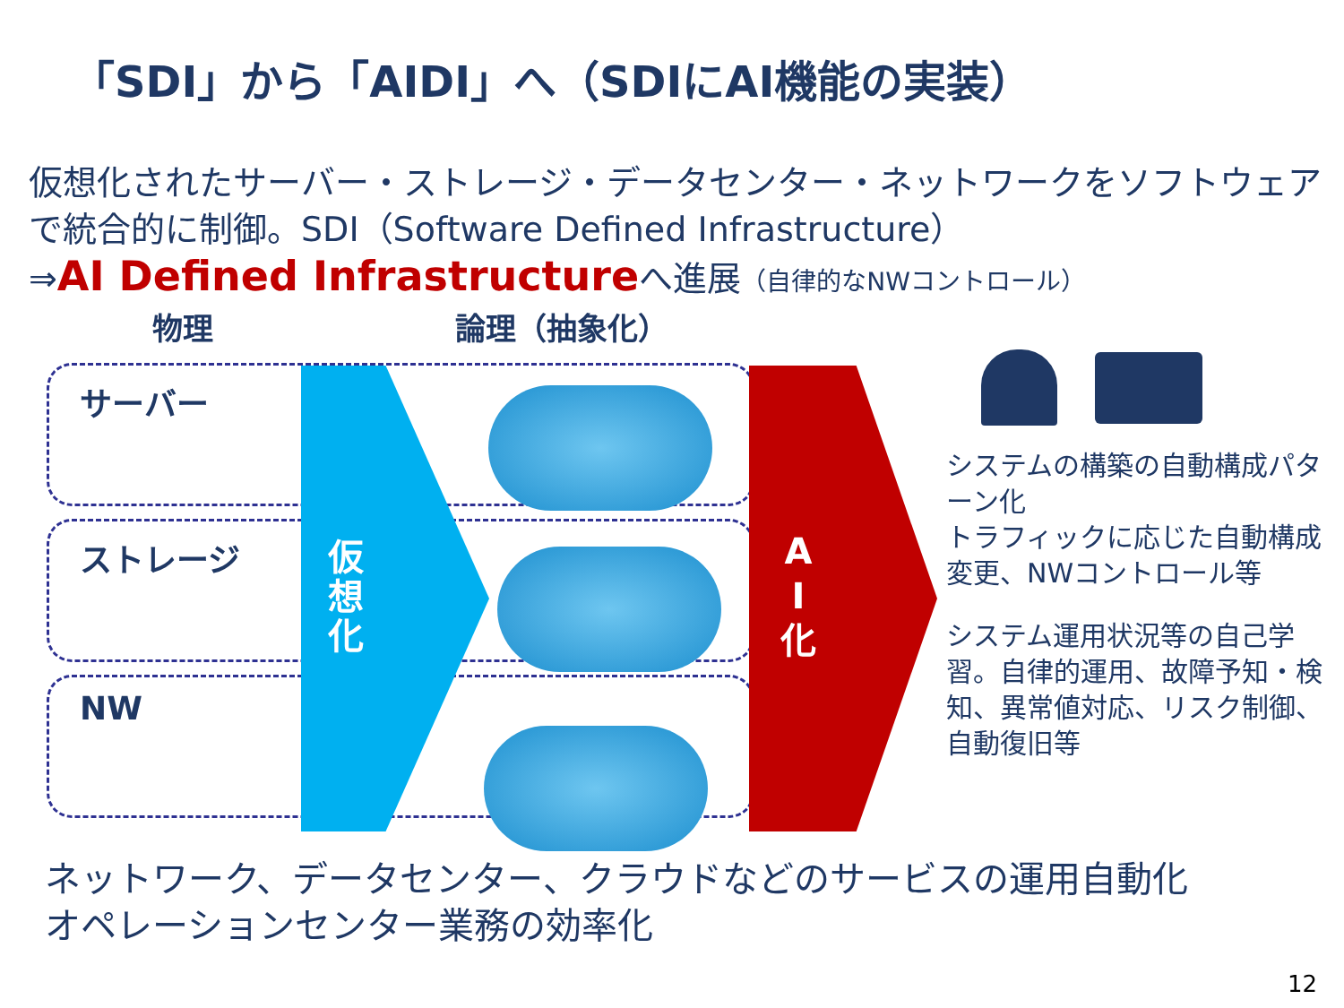「SDI」から「AIDI」へ（SDIにAI機能の実装）
仮想化されたサーバー・ストレージ・データセンター・ネットワークをソフトウェアで統合的に制御。SDI（Software Defined Infrastructure）
⇒AI Defined Infrastructureへ進展（自律的なNWコントロール）
物理 論理（抽象化）
サーバー
ストレージ
NW
仮想化
A I 化
システムの構築の自動構成パターン化
トラフィックに応じた自動構成変更、NWコントロール等
システム運用状況等の自己学習。自律的運用、故障予知・検知、異常値対応、リスク制御、自動復旧等
ネットワーク、データセンター、クラウドなどのサービスの運用自動化
オペレーションセンター業務の効率化
12